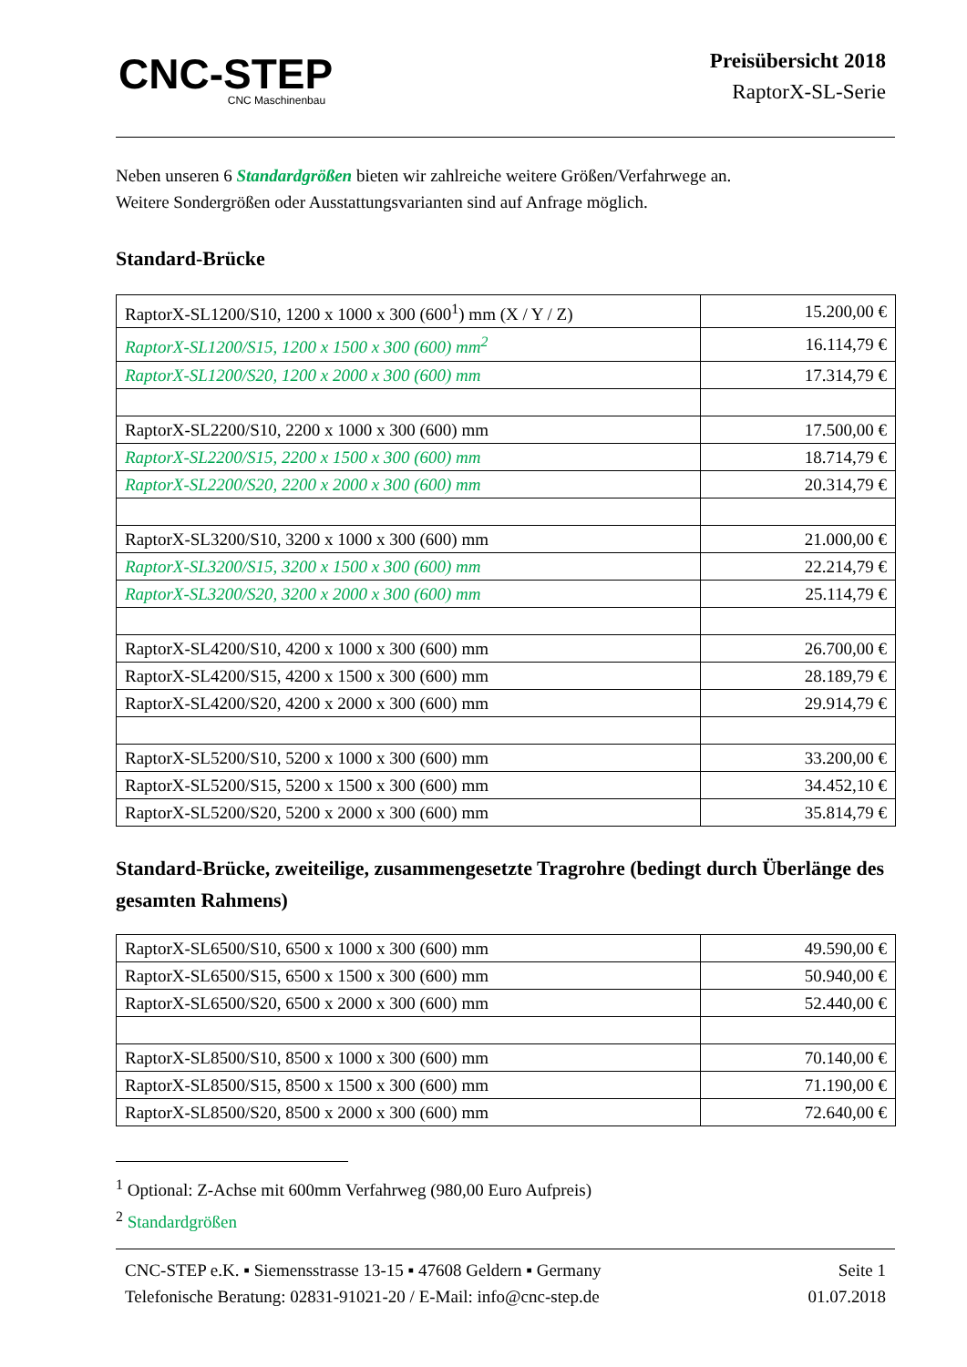CNC-STEP
CNC Maschinenbau
Preisübersicht 2018
RaptorX-SL-Serie
Neben unseren 6 Standardgrößen bieten wir zahlreiche weitere Größen/Verfahrwege an.
Weitere Sondergrößen oder Ausstattungsvarianten sind auf Anfrage möglich.
Standard-Brücke
| RaptorX-SL1200/S10, 1200 x 1000 x 300 (600<sup>1</sup>) mm (X / Y / Z) | 15.200,00 € |
| RaptorX-SL1200/S15, 1200 x 1500 x 300 (600) mm<sup>2</sup> | 16.114,79 € |
| RaptorX-SL1200/S20, 1200 x 2000 x 300 (600) mm | 17.314,79 € |
| RaptorX-SL2200/S10, 2200 x 1000 x 300 (600) mm | 17.500,00 € |
| RaptorX-SL2200/S15, 2200 x 1500 x 300 (600) mm | 18.714,79 € |
| RaptorX-SL2200/S20, 2200 x 2000 x 300 (600) mm | 20.314,79 € |
| RaptorX-SL3200/S10, 3200 x 1000 x 300 (600) mm | 21.000,00 € |
| RaptorX-SL3200/S15, 3200 x 1500 x 300 (600) mm | 22.214,79 € |
| RaptorX-SL3200/S20, 3200 x 2000 x 300 (600) mm | 25.114,79 € |
| RaptorX-SL4200/S10, 4200 x 1000 x 300 (600) mm | 26.700,00 € |
| RaptorX-SL4200/S15, 4200 x 1500 x 300 (600) mm | 28.189,79 € |
| RaptorX-SL4200/S20, 4200 x 2000 x 300 (600) mm | 29.914,79 € |
| RaptorX-SL5200/S10, 5200 x 1000 x 300 (600) mm | 33.200,00 € |
| RaptorX-SL5200/S15, 5200 x 1500 x 300 (600) mm | 34.452,10 € |
| RaptorX-SL5200/S20, 5200 x 2000 x 300 (600) mm | 35.814,79 € |
Standard-Brücke, zweiteilige, zusammengesetzte Tragrohre (bedingt durch Überlänge des gesamten Rahmens)
| RaptorX-SL6500/S10, 6500 x 1000 x 300 (600) mm | 49.590,00 € |
| RaptorX-SL6500/S15, 6500 x 1500 x 300 (600) mm | 50.940,00 € |
| RaptorX-SL6500/S20, 6500 x 2000 x 300 (600) mm | 52.440,00 € |
| RaptorX-SL8500/S10, 8500 x 1000 x 300 (600) mm | 70.140,00 € |
| RaptorX-SL8500/S15, 8500 x 1500 x 300 (600) mm | 71.190,00 € |
| RaptorX-SL8500/S20, 8500 x 2000 x 300 (600) mm | 72.640,00 € |
<sup>1</sup> Optional: Z-Achse mit 600mm Verfahrweg (980,00 Euro Aufpreis)
<sup>2</sup> Standardgrößen
CNC-STEP e.K. ▪ Siemensstrasse 13-15 ▪ 47608 Geldern ▪ Germany
Telefonische Beratung: 02831-91021-20 / E-Mail: info@cnc-step.de
Seite 1
01.07.2018